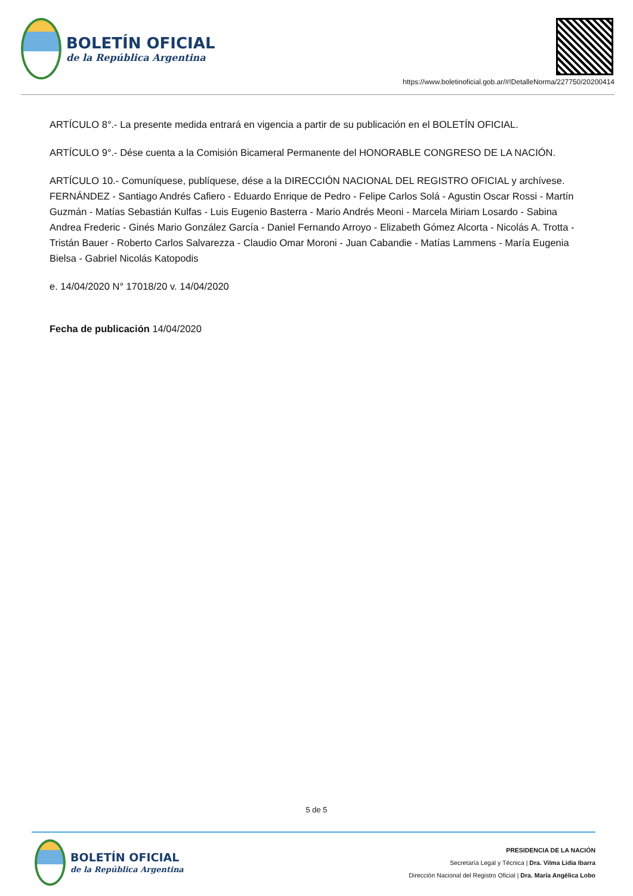BOLETÍN OFICIAL
de la República Argentina
https://www.boletinoficial.gob.ar/#!DetalleNorma/227750/20200414
ARTÍCULO 8°.- La presente medida entrará en vigencia a partir de su publicación en el BOLETÍN OFICIAL.
ARTÍCULO 9°.- Dése cuenta a la Comisión Bicameral Permanente del HONORABLE CONGRESO DE LA NACIÓN.
ARTÍCULO 10.- Comuníquese, publíquese, dése a la DIRECCIÓN NACIONAL DEL REGISTRO OFICIAL y archívese. FERNÁNDEZ - Santiago Andrés Cafiero - Eduardo Enrique de Pedro - Felipe Carlos Solá - Agustin Oscar Rossi - Martín Guzmán - Matías Sebastián Kulfas - Luis Eugenio Basterra - Mario Andrés Meoni - Marcela Miriam Losardo - Sabina Andrea Frederic - Ginés Mario González García - Daniel Fernando Arroyo - Elizabeth Gómez Alcorta - Nicolás A. Trotta - Tristán Bauer - Roberto Carlos Salvarezza - Claudio Omar Moroni - Juan Cabandie - Matías Lammens - María Eugenia Bielsa - Gabriel Nicolás Katopodis
e. 14/04/2020 N° 17018/20 v. 14/04/2020
Fecha de publicación 14/04/2020
5 de 5
BOLETÍN OFICIAL
de la República Argentina
PRESIDENCIA DE LA NACIÓN
Secretaría Legal y Técnica | Dra. Vilma Lidia Ibarra
Dirección Nacional del Registro Oficial | Dra. María Angélica Lobo